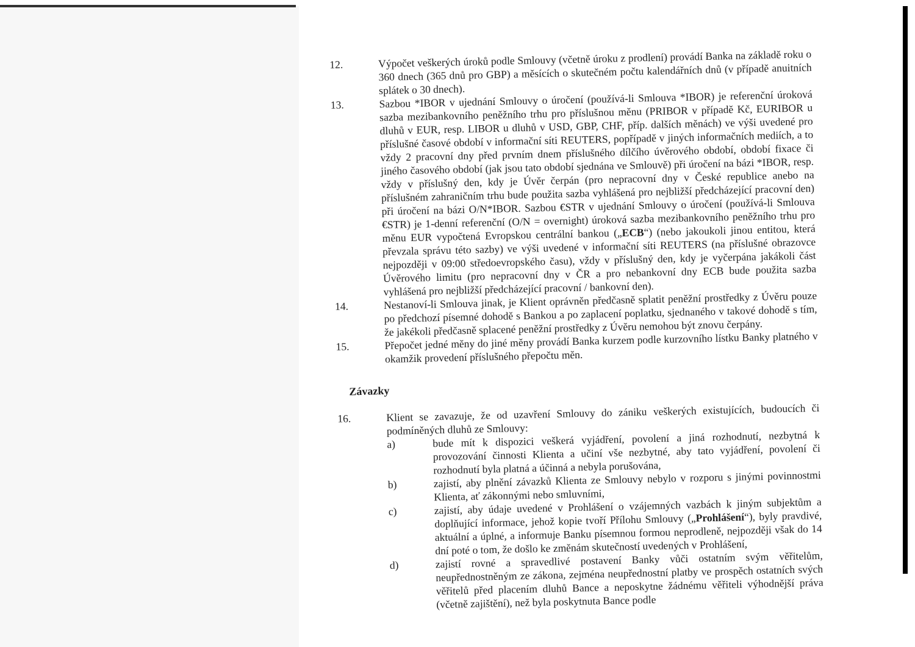12.
Výpočet veškerých úroků podle Smlouvy (včetně úroku z prodlení) provádí Banka na základě roku o 360 dnech (365 dnů pro GBP) a měsících o skutečném počtu kalendářních dnů (v případě anuitních splátek o 30 dnech).
13.
Sazbou *IBOR v ujednání Smlouvy o úročení (používá-li Smlouva *IBOR) je referenční úroková sazba mezibankovního peněžního trhu pro příslušnou měnu (PRIBOR v případě Kč, EURIBOR u dluhů v EUR, resp. LIBOR u dluhů v USD, GBP, CHF, příp. dalších měnách) ve výši uvedené pro příslušné časové období v informační síti REUTERS, popřípadě v jiných informačních mediích, a to vždy 2 pracovní dny před prvním dnem příslušného dílčího úvěrového období, období fixace či jiného časového období (jak jsou tato období sjednána ve Smlouvě) při úročení na bázi *IBOR, resp. vždy v příslušný den, kdy je Úvěr čerpán (pro nepracovní dny v České republice anebo na příslušném zahraničním trhu bude použita sazba vyhlášená pro nejbližší předcházející pracovní den) při úročení na bázi O/N*IBOR. Sazbou €STR v ujednání Smlouvy o úročení (používá-li Smlouva €STR) je 1-denní referenční (O/N = overnight) úroková sazba mezibankovního peněžního trhu pro měnu EUR vypočtená Evropskou centrální bankou („ECB“) (nebo jakoukoli jinou entitou, která převzala správu této sazby) ve výši uvedené v informační síti REUTERS (na příslušné obrazovce nejpozději v 09:00 středoevropského času), vždy v příslušný den, kdy je vyčerpána jakákoli část Úvěrového limitu (pro nepracovní dny v ČR a pro nebankovní dny ECB bude použita sazba vyhlášená pro nejbližší předcházející pracovní / bankovní den).
14.
Nestanoví-li Smlouva jinak, je Klient oprávněn předčasně splatit peněžní prostředky z Úvěru pouze po předchozí písemné dohodě s Bankou a po zaplacení poplatku, sjednaného v takové dohodě s tím, že jakékoli předčasně splacené peněžní prostředky z Úvěru nemohou být znovu čerpány.
15.
Přepočet jedné měny do jiné měny provádí Banka kurzem podle kurzovního lístku Banky platného v okamžik provedení příslušného přepočtu měn.
Závazky
16.
Klient se zavazuje, že od uzavření Smlouvy do zániku veškerých existujících, budoucích či podmíněných dluhů ze Smlouvy:
a)
bude mít k dispozici veškerá vyjádření, povolení a jiná rozhodnutí, nezbytná k provozování činnosti Klienta a učiní vše nezbytné, aby tato vyjádření, povolení či rozhodnutí byla platná a účinná a nebyla porušována,
b)
zajistí, aby plnění závazků Klienta ze Smlouvy nebylo v rozporu s jinými povinnostmi Klienta, ať zákonnými nebo smluvními,
c)
zajistí, aby údaje uvedené v Prohlášení o vzájemných vazbách k jiným subjektům a doplňující informace, jehož kopie tvoří Přílohu Smlouvy („Prohlášení“), byly pravdivé, aktuální a úplné, a informuje Banku písemnou formou neprodleně, nejpozději však do 14 dní poté o tom, že došlo ke změnám skutečností uvedených v Prohlášení,
d)
zajistí rovné a spravedlivé postavení Banky vůči ostatním svým věřitelům, neupřednostněným ze zákona, zejména neupřednostní platby ve prospěch ostatních svých věřitelů před placením dluhů Bance a neposkytne žádnému věřiteli výhodnější práva (včetně zajištění), než byla poskytnuta Bance podle